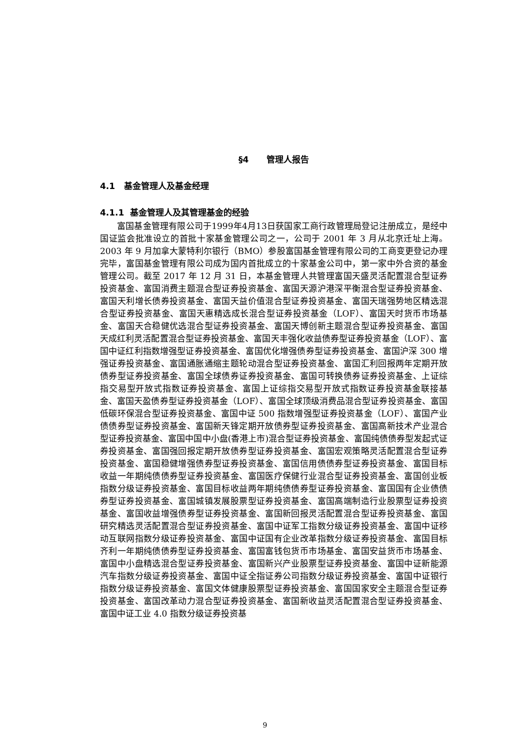§4 管理人报告
4.1 基金管理人及基金经理
4.1.1 基金管理人及其管理基金的经验
富国基金管理有限公司于1999年4月13日获国家工商行政管理局登记注册成立，是经中国证监会批准设立的首批十家基金管理公司之一，公司于 2001 年 3 月从北京迁址上海。2003 年 9 月加拿大蒙特利尔银行（BMO）参股富国基金管理有限公司的工商变更登记办理完毕，富国基金管理有限公司成为国内首批成立的十家基金公司中，第一家中外合资的基金管理公司。截至 2017 年 12 月 31 日，本基金管理人共管理富国天盛灵活配置混合型证券投资基金、富国消费主题混合型证券投资基金、富国天源沪港深平衡混合型证券投资基金、富国天利增长债券投资基金、富国天益价值混合型证券投资基金、富国天瑞强势地区精选混合型证券投资基金、富国天惠精选成长混合型证券投资基金（LOF）、富国天时货币市场基金、富国天合稳健优选混合型证券投资基金、富国天博创新主题混合型证券投资基金、富国天成红利灵活配置混合型证券投资基金、富国天丰强化收益债券型证券投资基金（LOF）、富国中证红利指数增强型证券投资基金、富国优化增强债券型证券投资基金、富国沪深 300 增强证券投资基金、富国通胀通缩主题轮动混合型证券投资基金、富国汇利回报两年定期开放债券型证券投资基金、富国全球债券证券投资基金、富国可转换债券证券投资基金、上证综指交易型开放式指数证券投资基金、富国上证综指交易型开放式指数证券投资基金联接基金、富国天盈债券型证券投资基金（LOF）、富国全球顶级消费品混合型证券投资基金、富国低碳环保混合型证券投资基金、富国中证 500 指数增强型证券投资基金（LOF）、富国产业债债券型证券投资基金、富国新天锋定期开放债券型证券投资基金、富国高新技术产业混合型证券投资基金、富国中国中小盘(香港上市)混合型证券投资基金、富国纯债债券型发起式证券投资基金、富国强回报定期开放债券型证券投资基金、富国宏观策略灵活配置混合型证券投资基金、富国稳健增强债券型证券投资基金、富国信用债债券型证券投资基金、富国目标收益一年期纯债债券型证券投资基金、富国医疗保健行业混合型证券投资基金、富国创业板指数分级证券投资基金、富国目标收益两年期纯债债券型证券投资基金、富国国有企业债债券型证券投资基金、富国城镇发展股票型证券投资基金、富国高端制造行业股票型证券投资基金、富国收益增强债券型证券投资基金、富国新回报灵活配置混合型证券投资基金、富国研究精选灵活配置混合型证券投资基金、富国中证军工指数分级证券投资基金、富国中证移动互联网指数分级证券投资基金、富国中证国有企业改革指数分级证券投资基金、富国目标齐利一年期纯债债券型证券投资基金、富国富钱包货币市场基金、富国安益货币市场基金、富国中小盘精选混合型证券投资基金、富国新兴产业股票型证券投资基金、富国中证新能源汽车指数分级证券投资基金、富国中证全指证券公司指数分级证券投资基金、富国中证银行指数分级证券投资基金、富国文体健康股票型证券投资基金、富国国家安全主题混合型证券投资基金、富国改革动力混合型证券投资基金、富国新收益灵活配置混合型证券投资基金、富国中证工业 4.0 指数分级证券投资基
9